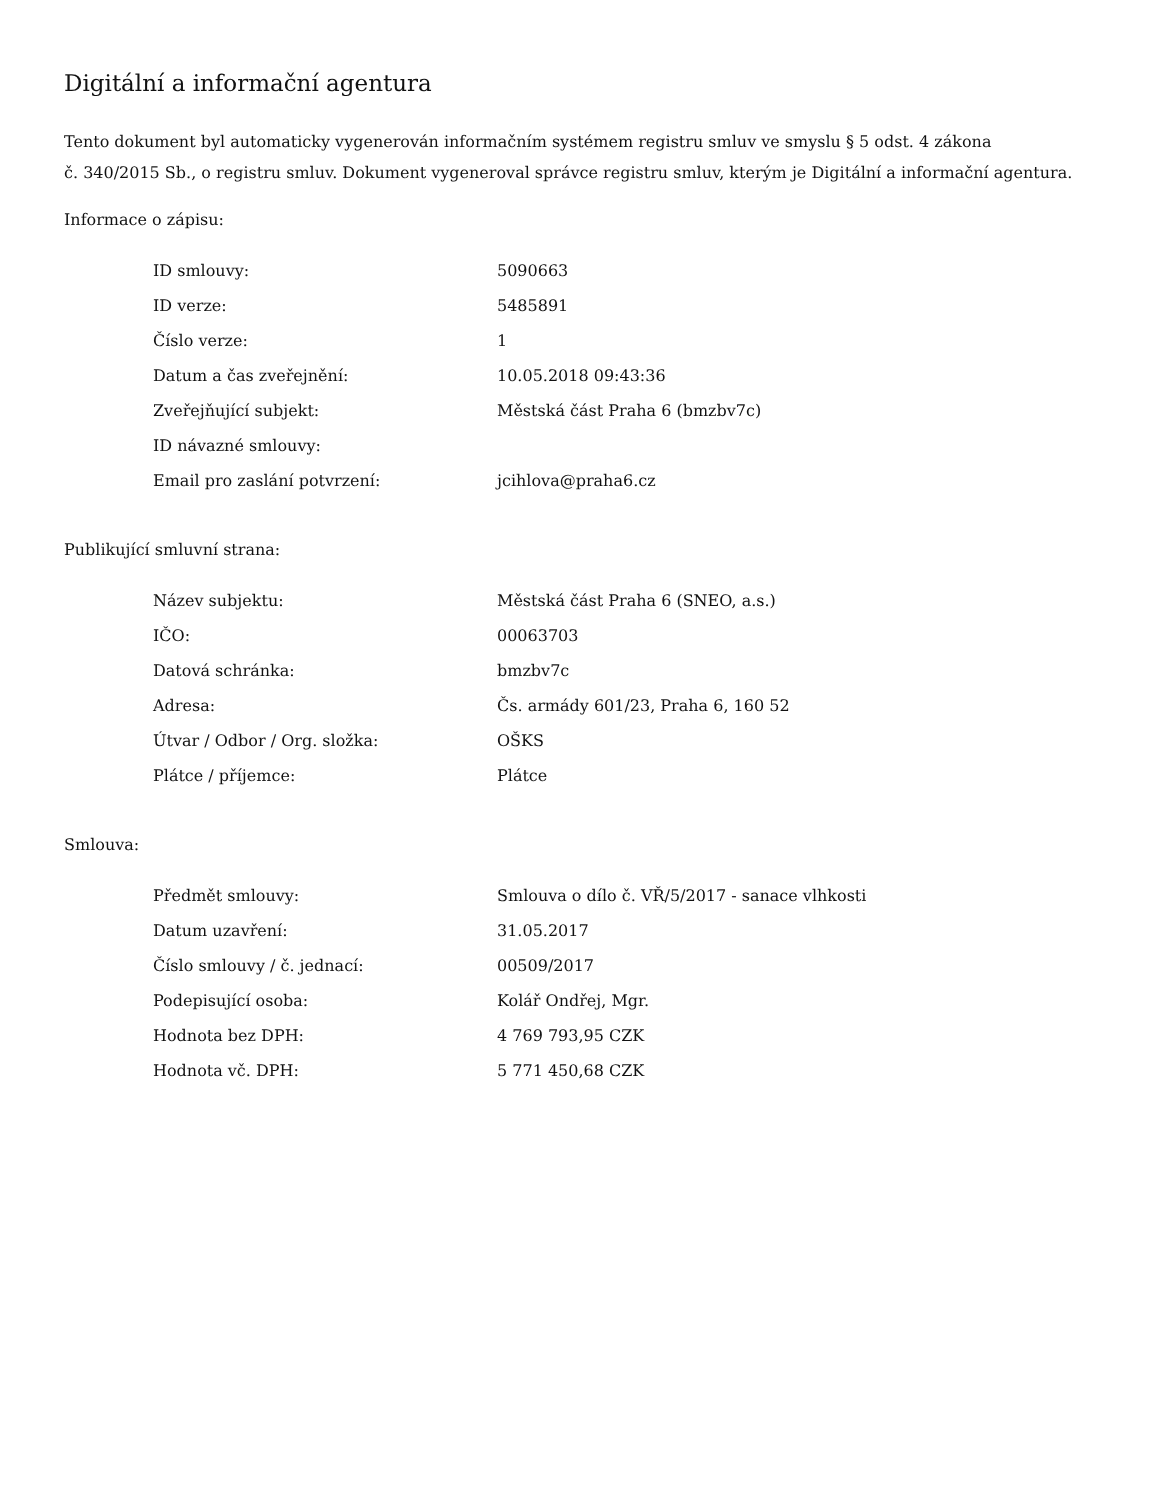Digitální a informační agentura
Tento dokument byl automaticky vygenerován informačním systémem registru smluv ve smyslu § 5 odst. 4 zákona
č. 340/2015 Sb., o registru smluv. Dokument vygeneroval správce registru smluv, kterým je Digitální a informační agentura.
Informace o zápisu:
| ID smlouvy: | 5090663 |
| ID verze: | 5485891 |
| Číslo verze: | 1 |
| Datum a čas zveřejnění: | 10.05.2018 09:43:36 |
| Zveřejňující subjekt: | Městská část Praha 6 (bmzbv7c) |
| ID návazné smlouvy: | |
| Email pro zaslání potvrzení: | jcihlova@praha6.cz |
Publikující smluvní strana:
| Název subjektu: | Městská část Praha 6 (SNEO, a.s.) |
| IČO: | 00063703 |
| Datová schránka: | bmzbv7c |
| Adresa: | Čs. armády 601/23, Praha 6, 160 52 |
| Útvar / Odbor / Org. složka: | OŠKS |
| Plátce / příjemce: | Plátce |
Smlouva:
| Předmět smlouvy: | Smlouva o dílo č. VŘ/5/2017 - sanace vlhkosti |
| Datum uzavření: | 31.05.2017 |
| Číslo smlouvy / č. jednací: | 00509/2017 |
| Podepisující osoba: | Kolář Ondřej, Mgr. |
| Hodnota bez DPH: | 4 769 793,95 CZK |
| Hodnota vč. DPH: | 5 771 450,68 CZK |